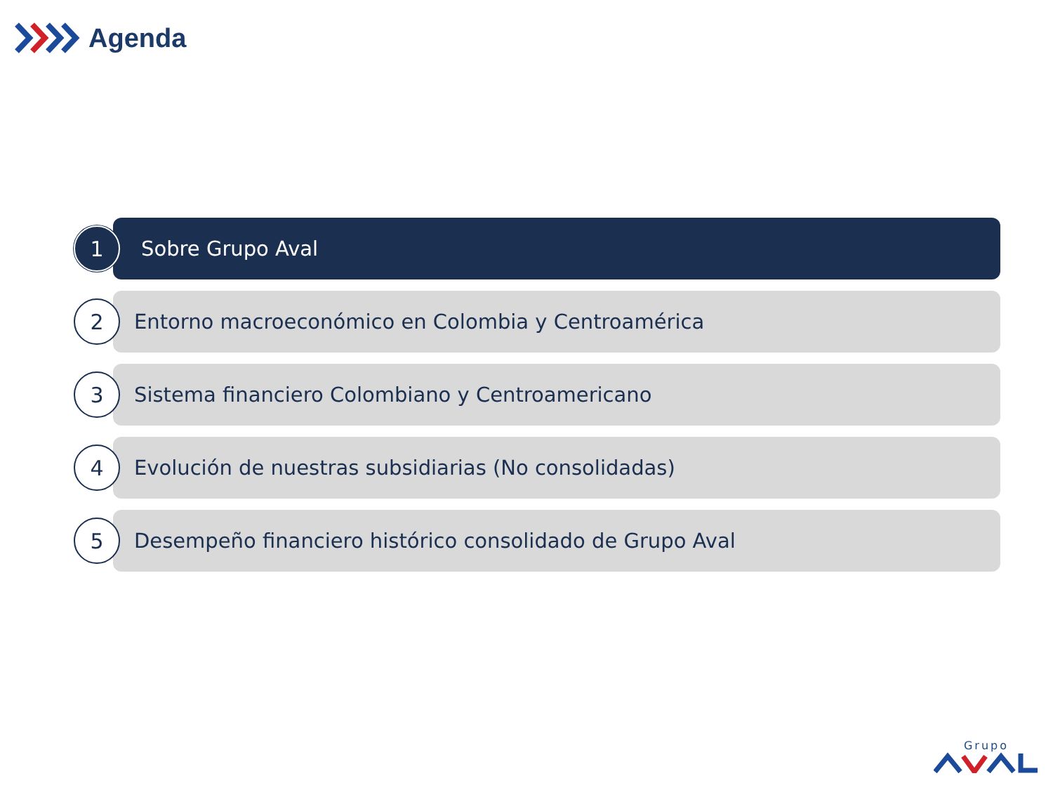Agenda
1
Sobre Grupo Aval
2
Entorno macroeconómico en Colombia y Centroamérica
3
Sistema financiero Colombiano y Centroamericano
4
Evolución de nuestras subsidiarias (No consolidadas)
5
Desempeño financiero histórico consolidado de Grupo Aval
Grupo